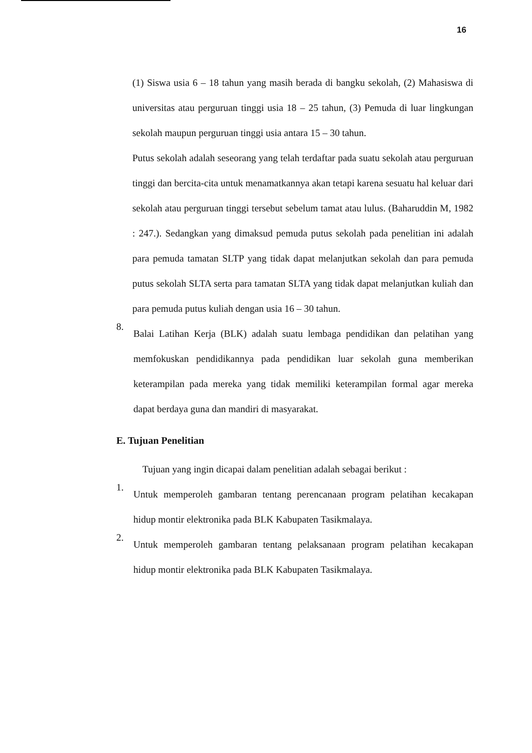16
(1) Siswa usia 6 – 18 tahun yang masih berada di bangku sekolah, (2) Mahasiswa di universitas atau perguruan tinggi usia 18 – 25 tahun, (3) Pemuda di luar lingkungan sekolah maupun perguruan tinggi usia antara 15 – 30 tahun.
Putus sekolah adalah seseorang yang telah terdaftar pada suatu sekolah atau perguruan tinggi dan bercita-cita untuk menamatkannya akan tetapi karena sesuatu hal keluar dari sekolah atau perguruan tinggi tersebut sebelum tamat atau lulus. (Baharuddin M, 1982 : 247.). Sedangkan yang dimaksud pemuda putus sekolah pada penelitian ini adalah para pemuda tamatan SLTP yang tidak dapat melanjutkan sekolah dan para pemuda putus sekolah SLTA serta para tamatan SLTA yang tidak dapat melanjutkan kuliah dan para pemuda putus kuliah dengan usia 16 – 30 tahun.
8.
Balai Latihan Kerja (BLK) adalah suatu lembaga pendidikan dan pelatihan yang memfokuskan pendidikannya pada pendidikan luar sekolah guna memberikan keterampilan pada mereka yang tidak memiliki keterampilan formal agar mereka dapat berdaya guna dan mandiri di masyarakat.
E. Tujuan Penelitian
Tujuan yang ingin dicapai dalam penelitian adalah sebagai berikut :
1.
Untuk memperoleh gambaran tentang perencanaan program pelatihan kecakapan hidup montir elektronika pada BLK Kabupaten Tasikmalaya.
2.
Untuk memperoleh gambaran tentang pelaksanaan program pelatihan kecakapan hidup montir elektronika pada BLK Kabupaten Tasikmalaya.